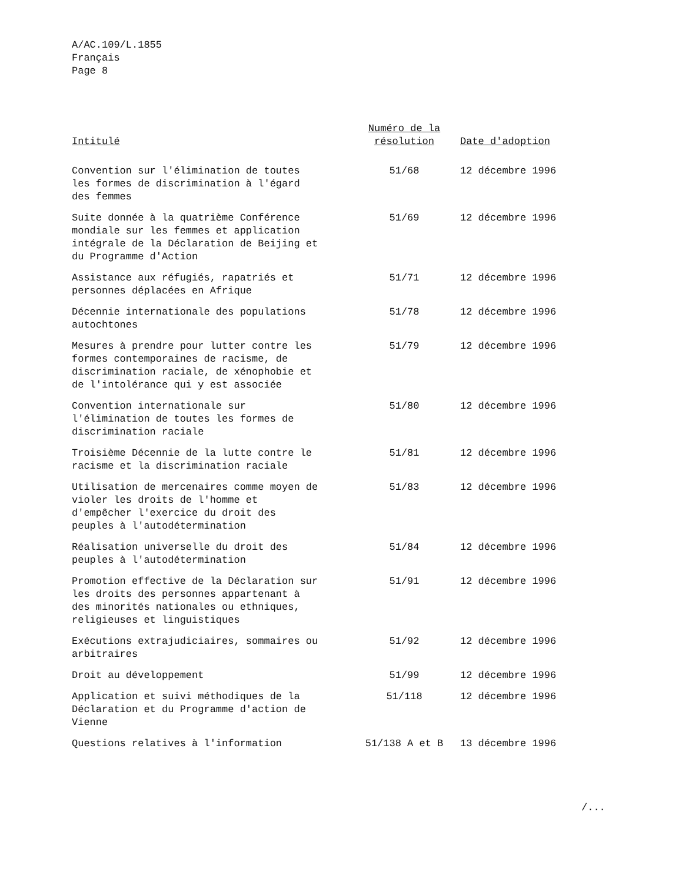A/AC.109/L.1855
Français
Page 8
| Intitulé | Numéro de la résolution | Date d'adoption |
| --- | --- | --- |
| Convention sur l'élimination de toutes les formes de discrimination à l'égard des femmes | 51/68 | 12 décembre 1996 |
| Suite donnée à la quatrième Conférence mondiale sur les femmes et application intégrale de la Déclaration de Beijing et du Programme d'Action | 51/69 | 12 décembre 1996 |
| Assistance aux réfugiés, rapatriés et personnes déplacées en Afrique | 51/71 | 12 décembre 1996 |
| Décennie internationale des populations autochtones | 51/78 | 12 décembre 1996 |
| Mesures à prendre pour lutter contre les formes contemporaines de racisme, de discrimination raciale, de xénophobie et de l'intolérance qui y est associée | 51/79 | 12 décembre 1996 |
| Convention internationale sur l'élimination de toutes les formes de discrimination raciale | 51/80 | 12 décembre 1996 |
| Troisième Décennie de la lutte contre le racisme et la discrimination raciale | 51/81 | 12 décembre 1996 |
| Utilisation de mercenaires comme moyen de violer les droits de l'homme et d'empêcher l'exercice du droit des peuples à l'autodétermination | 51/83 | 12 décembre 1996 |
| Réalisation universelle du droit des peuples à l'autodétermination | 51/84 | 12 décembre 1996 |
| Promotion effective de la Déclaration sur les droits des personnes appartenant à des minorités nationales ou ethniques, religieuses et linguistiques | 51/91 | 12 décembre 1996 |
| Exécutions extrajudiciaires, sommaires ou arbitraires | 51/92 | 12 décembre 1996 |
| Droit au développement | 51/99 | 12 décembre 1996 |
| Application et suivi méthodiques de la Déclaration et du Programme d'action de Vienne | 51/118 | 12 décembre 1996 |
| Questions relatives à l'information | 51/138 A et B | 13 décembre 1996 |
/...